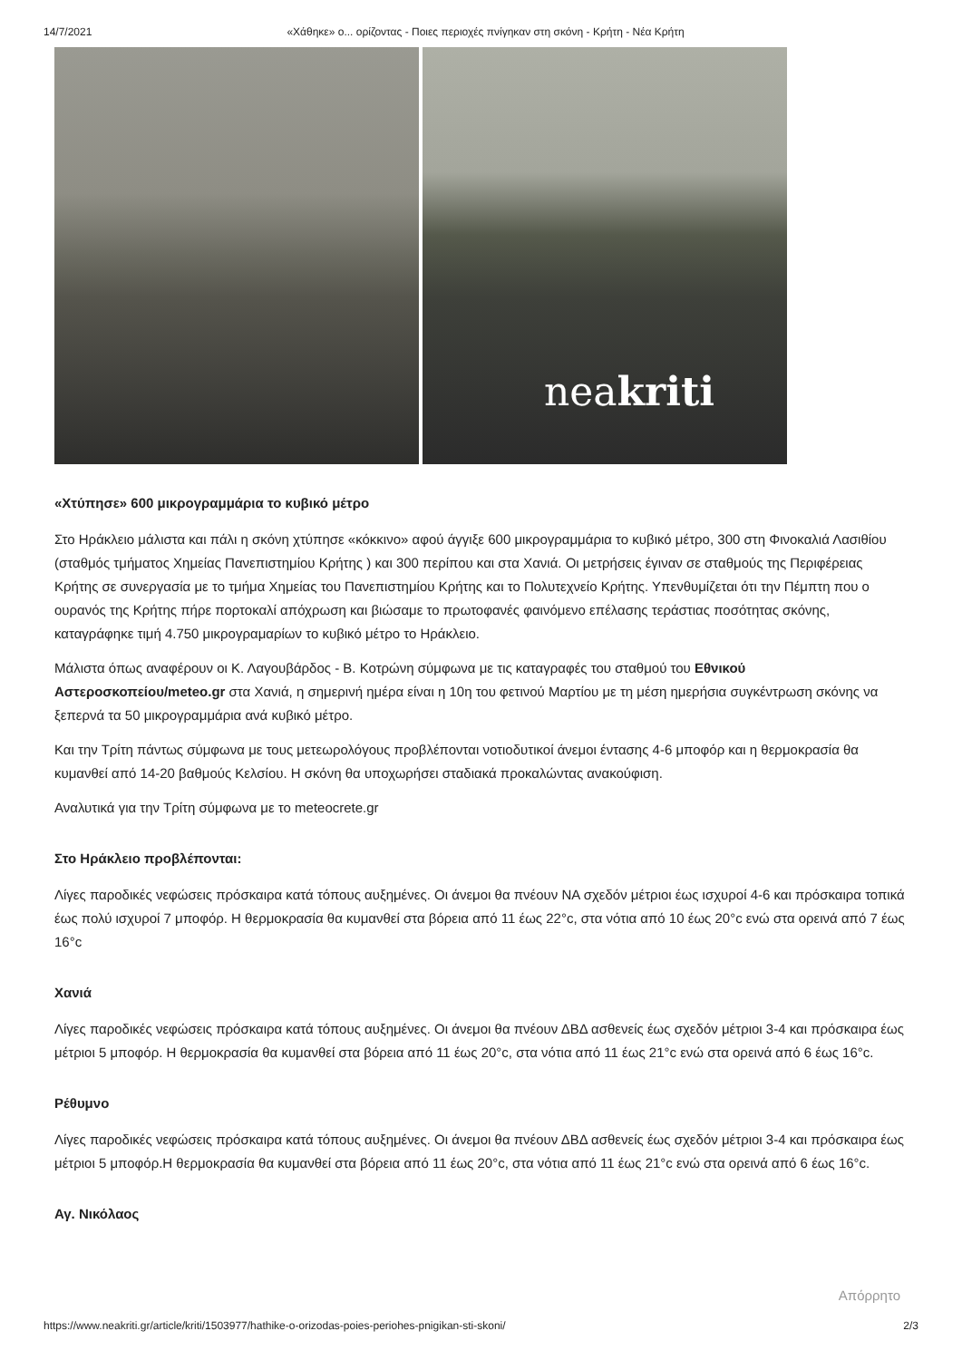14/7/2021 «Χάθηκε» ο... ορίζοντας - Ποιες περιοχές πνίγηκαν στη σκόνη - Κρήτη - Νέα Κρήτη
neakriti
«Χτύπησε» 600 μικρογραμμάρια το κυβικό μέτρο
Στο Ηράκλειο μάλιστα και πάλι η σκόνη χτύπησε «κόκκινο» αφού άγγιξε 600 μικρογραμμάρια το κυβικό μέτρο, 300 στη Φινοκαλιά Λασιθίου (σταθμός τμήματος Χημείας Πανεπιστημίου Κρήτης ) και 300 περίπου και στα Χανιά. Οι μετρήσεις έγιναν σε σταθμούς της Περιφέρειας Κρήτης σε συνεργασία με το τμήμα Χημείας του Πανεπιστημίου Κρήτης και το Πολυτεχνείο Κρήτης. Υπενθυμίζεται ότι την Πέμπτη που ο ουρανός της Κρήτης πήρε πορτοκαλί απόχρωση και βιώσαμε το πρωτοφανές φαινόμενο επέλασης τεράστιας ποσότητας σκόνης, καταγράφηκε τιμή 4.750 μικρογραμαρίων το κυβικό μέτρο το Ηράκλειο.
Μάλιστα όπως αναφέρουν οι Κ. Λαγουβάρδος - Β. Κοτρώνη σύμφωνα με τις καταγραφές του σταθμού του Εθνικού Αστεροσκοπείου/meteo.gr στα Χανιά, η σημερινή ημέρα είναι η 10η του φετινού Μαρτίου με τη μέση ημερήσια συγκέντρωση σκόνης να ξεπερνά τα 50 μικρογραμμάρια ανά κυβικό μέτρο.
Και την Τρίτη πάντως σύμφωνα με τους μετεωρολόγους προβλέπονται νοτιοδυτικοί άνεμοι έντασης 4-6 μποφόρ και η θερμοκρασία θα κυμανθεί από 14-20 βαθμούς Κελσίου. Η σκόνη θα υποχωρήσει σταδιακά προκαλώντας ανακούφιση.
Αναλυτικά για την Τρίτη σύμφωνα με το meteocrete.gr
Στο Ηράκλειο προβλέπονται:
Λίγες παροδικές νεφώσεις πρόσκαιρα κατά τόπους αυξημένες. Οι άνεμοι θα πνέουν ΝΑ σχεδόν μέτριοι έως ισχυροί 4-6 και πρόσκαιρα τοπικά έως πολύ ισχυροί 7 μποφόρ. Η θερμοκρασία θα κυμανθεί στα βόρεια από 11 έως 22°c, στα νότια από 10 έως 20°c ενώ στα ορεινά από 7 έως 16°c
Χανιά
Λίγες παροδικές νεφώσεις πρόσκαιρα κατά τόπους αυξημένες. Οι άνεμοι θα πνέουν ΔΒΔ ασθενείς έως σχεδόν μέτριοι 3-4 και πρόσκαιρα έως μέτριοι 5 μποφόρ. Η θερμοκρασία θα κυμανθεί στα βόρεια από 11 έως 20°c, στα νότια από 11 έως 21°c ενώ στα ορεινά από 6 έως 16°c.
Ρέθυμνο
Λίγες παροδικές νεφώσεις πρόσκαιρα κατά τόπους αυξημένες. Οι άνεμοι θα πνέουν ΔΒΔ ασθενείς έως σχεδόν μέτριοι 3-4 και πρόσκαιρα έως μέτριοι 5 μποφόρ.Η θερμοκρασία θα κυμανθεί στα βόρεια από 11 έως 20°c, στα νότια από 11 έως 21°c ενώ στα ορεινά από 6 έως 16°c.
Αγ. Νικόλαος
Απόρρητο
https://www.neakriti.gr/article/kriti/1503977/hathike-o-orizodas-poies-periohes-pnigikan-sti-skoni/ 2/3